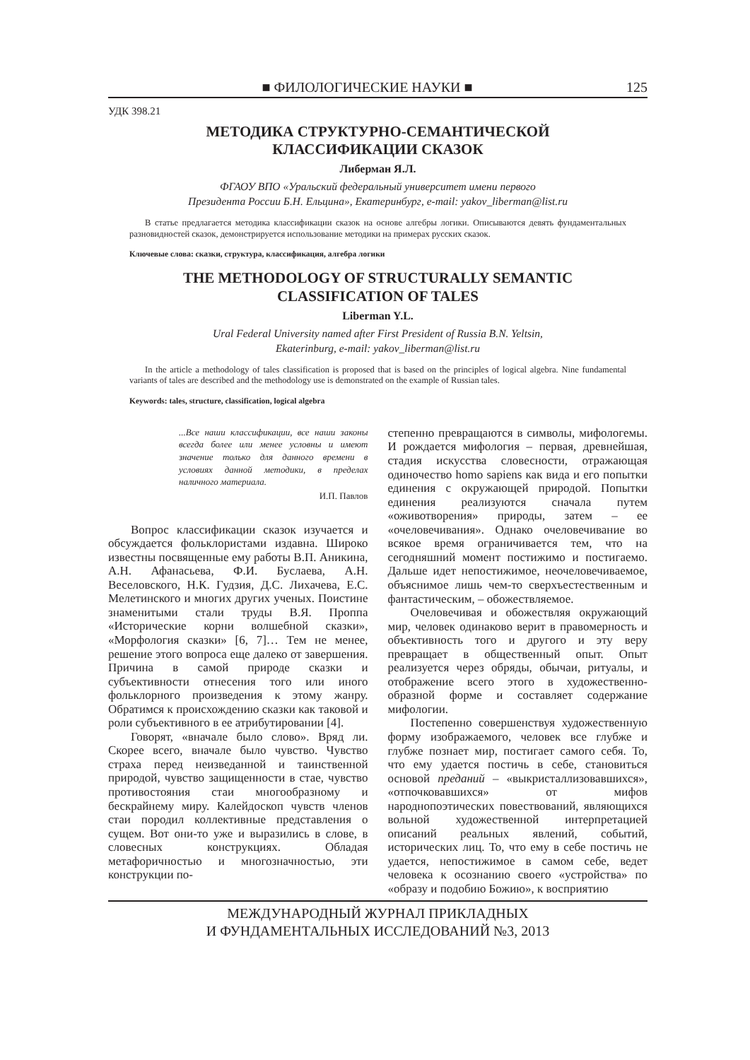■ ФИЛОЛОГИЧЕСКИЕ НАУКИ ■ 125
УДК 398.21
МЕТОДИКА СТРУКТУРНО-СЕМАНТИЧЕСКОЙ
КЛАССИФИКАЦИИ СКАЗОК
Либерман Я.Л.
ФГАОУ ВПО «Уральский федеральный университет имени первого
Президента России Б.Н. Ельцина», Екатеринбург, e-mail: yakov_liberman@list.ru
В статье предлагается методика классификации сказок на основе алгебры логики. Описываются девять фундаментальных разновидностей сказок, демонстрируется использование методики на примерах русских сказок.
Ключевые слова: сказки, структура, классификация, алгебра логики
THE METHODOLOGY OF STRUCTURALLY SEMANTIC
CLASSIFICATION OF TALES
Liberman Y.L.
Ural Federal University named after First President of Russia B.N. Yeltsin,
Ekaterinburg, e-mail: yakov_liberman@list.ru
In the article a methodology of tales classification is proposed that is based on the principles of logical algebra. Nine fundamental variants of tales are described and the methodology use is demonstrated on the example of Russian tales.
Keywords: tales, structure, classification, logical algebra
...Все наши классификации, все наши законы всегда более или менее условны и имеют значение только для данного времени в условиях данной методики, в пределах наличного материала.
И.П. Павлов
Вопрос классификации сказок изучается и обсуждается фольклористами издавна. Широко известны посвященные ему работы В.П. Аникина, А.Н. Афанасьева, Ф.И. Буслаева, А.Н. Веселовского, Н.К. Гудзия, Д.С. Лихачева, Е.С. Мелетинского и многих других ученых. Поистине знаменитыми стали труды В.Я. Проппа «Исторические корни волшебной сказки», «Морфология сказки» [6, 7]… Тем не менее, решение этого вопроса еще далеко от завершения. Причина в самой природе сказки и субъективности отнесения того или иного фольклорного произведения к этому жанру. Обратимся к происхождению сказки как таковой и роли субъективного в ее атрибутировании [4].
Говорят, «вначале было слово». Вряд ли. Скорее всего, вначале было чувство. Чувство страха перед неизведанной и таинственной природой, чувство защищенности в стае, чувство противостояния стаи многообразному и бескрайнему миру. Калейдоскоп чувств членов стаи породил коллективные представления о сущем. Вот они-то уже и выразились в слове, в словесных конструкциях. Обладая метафоричностью и многозначностью, эти конструкции по-
степенно превращаются в символы, мифологемы. И рождается мифология – первая, древнейшая, стадия искусства словесности, отражающая одиночество homo sapiens как вида и его попытки единения с окружающей природой. Попытки единения реализуются сначала путем «оживотворения» природы, затем – ее «очеловечивания». Однако очеловечивание во всякое время ограничивается тем, что на сегодняшний момент постижимо и постигаемо. Дальше идет непостижимое, неочеловечиваемое, объяснимое лишь чем-то сверхъестественным и фантастическим, – обожествляемое.
Очеловечивая и обожествляя окружающий мир, человек одинаково верит в правомерность и объективность того и другого и эту веру превращает в общественный опыт. Опыт реализуется через обряды, обычаи, ритуалы, и отображение всего этого в художественно-образной форме и составляет содержание мифологии.
Постепенно совершенствуя художественную форму изображаемого, человек все глубже и глубже познает мир, постигает самого себя. То, что ему удается постичь в себе, становиться основой преданий – «выкристаллизовавшихся», «отпочковавшихся» от мифов народнопоэтических повествований, являющихся вольной художественной интерпретацией описаний реальных явлений, событий, исторических лиц. То, что ему в себе постичь не удается, непостижимое в самом себе, ведет человека к осознанию своего «устройства» по «образу и подобию Божию», к восприятию
МЕЖДУНАРОДНЫЙ ЖУРНАЛ ПРИКЛАДНЫХ
И ФУНДАМЕНТАЛЬНЫХ ИССЛЕДОВАНИЙ №3, 2013